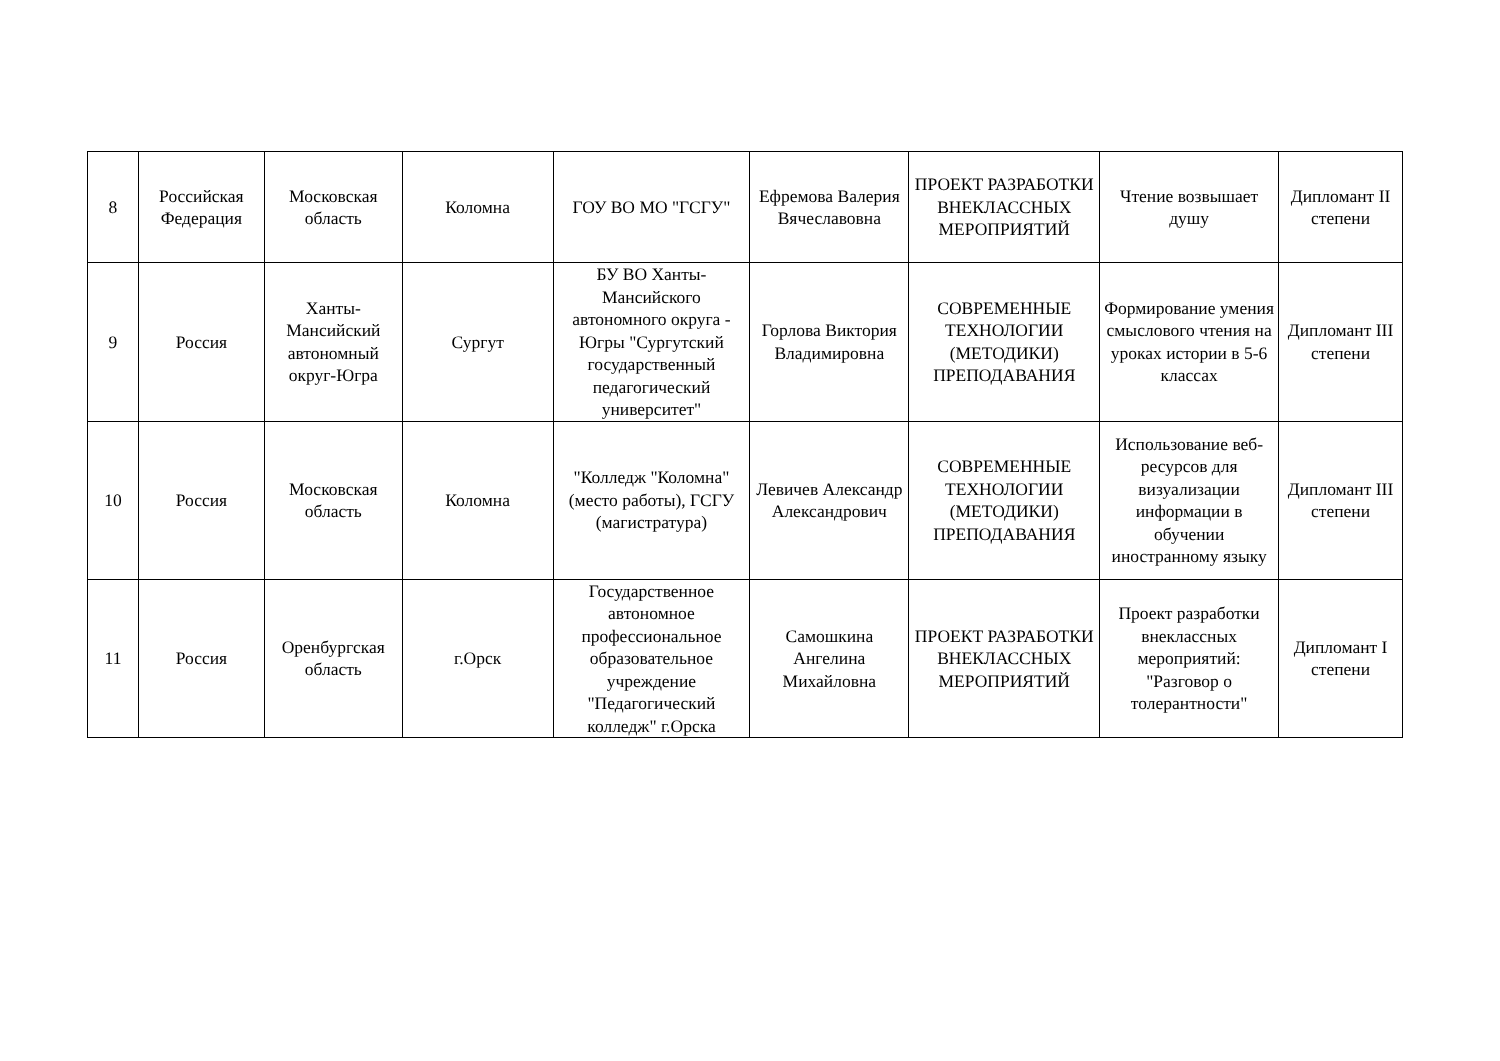| 8 | Российская Федерация | Московская область | Коломна | ГОУ ВО МО "ГСГУ" | Ефремова Валерия Вячеславовна | ПРОЕКТ РАЗРАБОТКИ ВНЕКЛАССНЫХ МЕРОПРИЯТИЙ | Чтение возвышает душу | Дипломант II степени |
| 9 | Россия | Ханты-Мансийский автономный округ-Югра | Сургут | БУ ВО Ханты-Мансийского автономного округа - Югры "Сургутский государственный педагогический университет" | Горлова Виктория Владимировна | СОВРЕМЕННЫЕ ТЕХНОЛОГИИ (МЕТОДИКИ) ПРЕПОДАВАНИЯ | Формирование умения смыслового чтения на уроках истории в 5-6 классах | Дипломант III степени |
| 10 | Россия | Московская область | Коломна | "Колледж "Коломна" (место работы), ГСГУ (магистратура) | Левичев Александр Александрович | СОВРЕМЕННЫЕ ТЕХНОЛОГИИ (МЕТОДИКИ) ПРЕПОДАВАНИЯ | Использование веб-ресурсов для визуализации информации в обучении иностранному языку | Дипломант III степени |
| 11 | Россия | Оренбургская область | г.Орск | Государственное автономное профессиональное образовательное учреждение "Педагогический колледж" г.Орска | Самошкина Ангелина Михайловна | ПРОЕКТ РАЗРАБОТКИ ВНЕКЛАССНЫХ МЕРОПРИЯТИЙ | Проект разработки внеклассных мероприятий: "Разговор о толерантности" | Дипломант I степени |